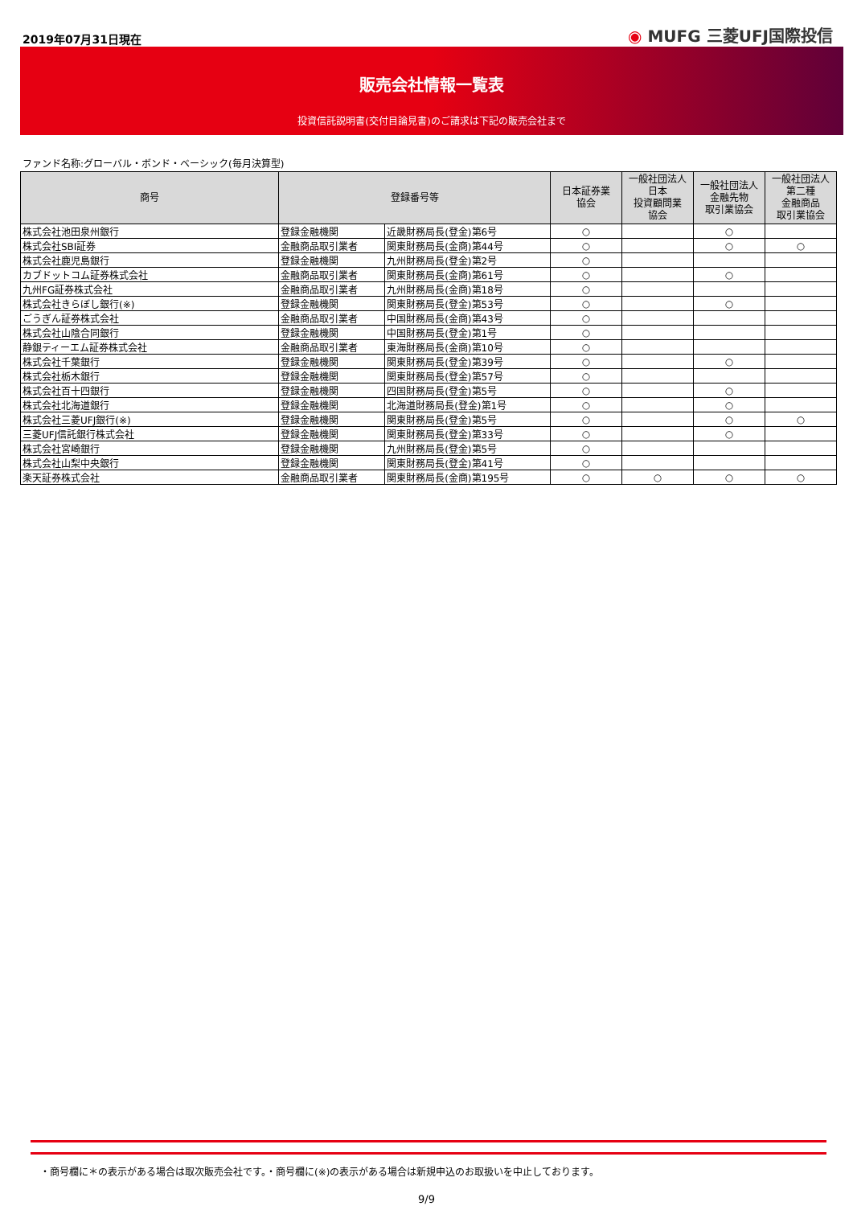2019年07月31日現在
◉ MUFG 三菱UFJ国際投信
販売会社情報一覧表
投資信託説明書(交付目論見書)のご請求は下記の販売会社まで
ファンド名称:グローバル・ボンド・ベーシック(毎月決算型)
| 商号 | 登録番号等 | | 日本証券業 協会 | 一般社団法人 日本 投資顧問業 協会 | 一般社団法人 金融先物 取引業協会 | 一般社団法人 第二種 金融商品 取引業協会 |
| --- | --- | --- | --- | --- | --- | --- |
| 株式会社池田泉州銀行 | 登録金融機関 | 近畿財務局長(登金)第6号 | ○ | | ○ | |
| 株式会社SBI証券 | 金融商品取引業者 | 関東財務局長(金商)第44号 | ○ | | ○ | ○ |
| 株式会社鹿児島銀行 | 登録金融機関 | 九州財務局長(登金)第2号 | ○ | | | |
| カブドットコム証券株式会社 | 金融商品取引業者 | 関東財務局長(金商)第61号 | ○ | | ○ | |
| 九州FG証券株式会社 | 金融商品取引業者 | 九州財務局長(金商)第18号 | ○ | | | |
| 株式会社きらぼし銀行(※) | 登録金融機関 | 関東財務局長(登金)第53号 | ○ | | ○ | |
| ごうぎん証券株式会社 | 金融商品取引業者 | 中国財務局長(金商)第43号 | ○ | | | |
| 株式会社山陰合同銀行 | 登録金融機関 | 中国財務局長(登金)第1号 | ○ | | | |
| 静銀ティーエム証券株式会社 | 金融商品取引業者 | 東海財務局長(金商)第10号 | ○ | | | |
| 株式会社千葉銀行 | 登録金融機関 | 関東財務局長(登金)第39号 | ○ | | ○ | |
| 株式会社栃木銀行 | 登録金融機関 | 関東財務局長(登金)第57号 | ○ | | | |
| 株式会社百十四銀行 | 登録金融機関 | 四国財務局長(登金)第5号 | ○ | | ○ | |
| 株式会社北海道銀行 | 登録金融機関 | 北海道財務局長(登金)第1号 | ○ | | ○ | |
| 株式会社三菱UFJ銀行(※) | 登録金融機関 | 関東財務局長(登金)第5号 | ○ | | ○ | ○ |
| 三菱UFJ信託銀行株式会社 | 登録金融機関 | 関東財務局長(登金)第33号 | ○ | | ○ | |
| 株式会社宮崎銀行 | 登録金融機関 | 九州財務局長(登金)第5号 | ○ | | | |
| 株式会社山梨中央銀行 | 登録金融機関 | 関東財務局長(登金)第41号 | ○ | | | |
| 楽天証券株式会社 | 金融商品取引業者 | 関東財務局長(金商)第195号 | ○ | ○ | ○ | ○ |
・商号欄に＊の表示がある場合は取次販売会社です。・商号欄に(※)の表示がある場合は新規申込のお取扱いを中止しております。
9/9